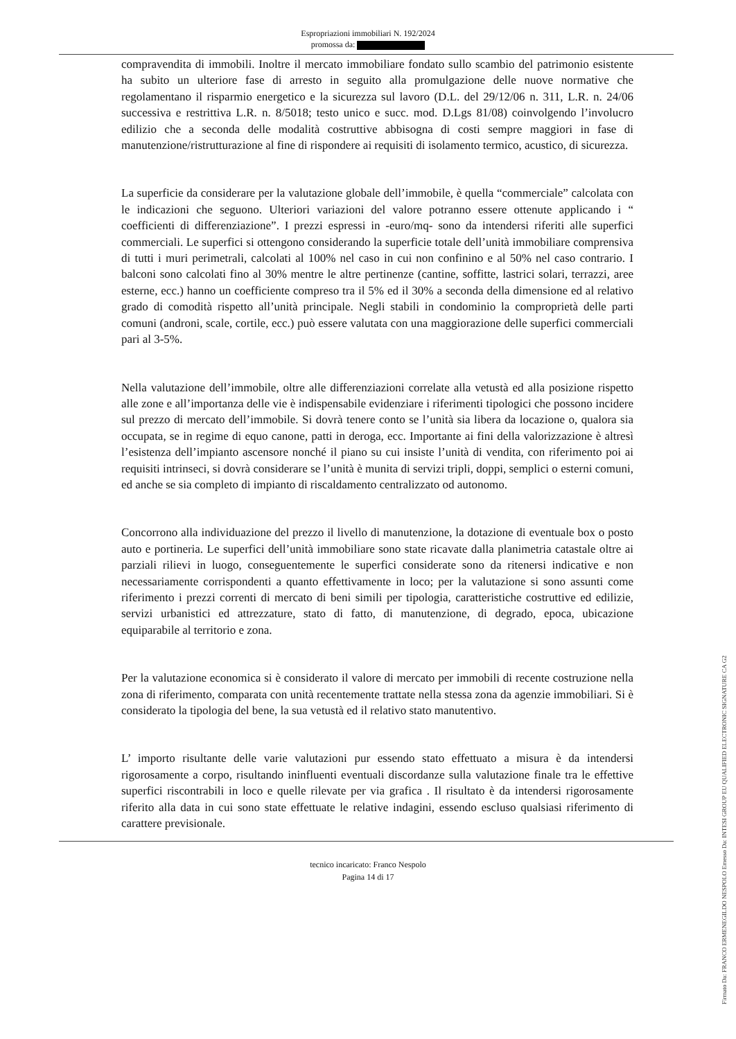Espropriazioni immobiliari N. 192/2024
promossa da:
compravendita di immobili. Inoltre il mercato immobiliare fondato sullo scambio del patrimonio esistente ha subito un ulteriore fase di arresto in seguito alla promulgazione delle nuove normative che regolamentano il risparmio energetico e la sicurezza sul lavoro (D.L. del 29/12/06 n. 311, L.R. n. 24/06 successiva e restrittiva L.R. n. 8/5018; testo unico e succ. mod. D.Lgs 81/08) coinvolgendo l’involucro edilizio che a seconda delle modalità costruttive abbisogna di costi sempre maggiori in fase di manutenzione/ristrutturazione al fine di rispondere ai requisiti di isolamento termico, acustico, di sicurezza.
La superficie da considerare per la valutazione globale dell’immobile, è quella “commerciale” calcolata con le indicazioni che seguono. Ulteriori variazioni del valore potranno essere ottenute applicando i “ coefficienti di differenziazione”. I prezzi espressi in -euro/mq- sono da intendersi riferiti alle superfici commerciali. Le superfici si ottengono considerando la superficie totale dell’unità immobiliare comprensiva di tutti i muri perimetrali, calcolati al 100% nel caso in cui non confinino e al 50% nel caso contrario. I balconi sono calcolati fino al 30% mentre le altre pertinenze (cantine, soffitte, lastrici solari, terrazzi, aree esterne, ecc.) hanno un coefficiente compreso tra il 5% ed il 30% a seconda della dimensione ed al relativo grado di comodità rispetto all’unità principale. Negli stabili in condominio la comproprietà delle parti comuni (androni, scale, cortile, ecc.) può essere valutata con una maggiorazione delle superfici commerciali pari al 3-5%.
Nella valutazione dell’immobile, oltre alle differenziazioni correlate alla vetustà ed alla posizione rispetto alle zone e all’importanza delle vie è indispensabile evidenziare i riferimenti tipologici che possono incidere sul prezzo di mercato dell’immobile. Si dovrà tenere conto se l’unità sia libera da locazione o, qualora sia occupata, se in regime di equo canone, patti in deroga, ecc. Importante ai fini della valorizzazione è altresì l’esistenza dell’impianto ascensore nonché il piano su cui insiste l’unità di vendita, con riferimento poi ai requisiti intrinseci, si dovrà considerare se l’unità è munita di servizi tripli, doppi, semplici o esterni comuni, ed anche se sia completo di impianto di riscaldamento centralizzato od autonomo.
Concorrono alla individuazione del prezzo il livello di manutenzione, la dotazione di eventuale box o posto auto e portineria. Le superfici dell’unità immobiliare sono state ricavate dalla planimetria catastale oltre ai parziali rilievi in luogo, conseguentemente le superfici considerate sono da ritenersi indicative e non necessariamente corrispondenti a quanto effettivamente in loco; per la valutazione si sono assunti come riferimento i prezzi correnti di mercato di beni simili per tipologia, caratteristiche costruttive ed edilizie, servizi urbanistici ed attrezzature, stato di fatto, di manutenzione, di degrado, epoca, ubicazione equiparabile al territorio e zona.
Per la valutazione economica si è considerato il valore di mercato per immobili di recente costruzione nella zona di riferimento, comparata con unità recentemente trattate nella stessa zona da agenzie immobiliari. Si è considerato la tipologia del bene, la sua vetustà ed il relativo stato manutentivo.
L’ importo risultante delle varie valutazioni pur essendo stato effettuato a misura è da intendersi rigorosamente a corpo, risultando ininfluenti eventuali discordanze sulla valutazione finale tra le effettive superfici riscontrabili in loco e quelle rilevate per via grafica . Il risultato è da intendersi rigorosamente riferito alla data in cui sono state effettuate le relative indagini, essendo escluso qualsiasi riferimento di carattere previsionale.
tecnico incaricato: Franco Nespolo
Pagina 14 di 17
Firmato Da: FRANCO ERMENEGILDO NESPOLO Emesso Da: INTESI GROUP EU QUALIFIED ELECTRONIC SIGNATURE CA G2